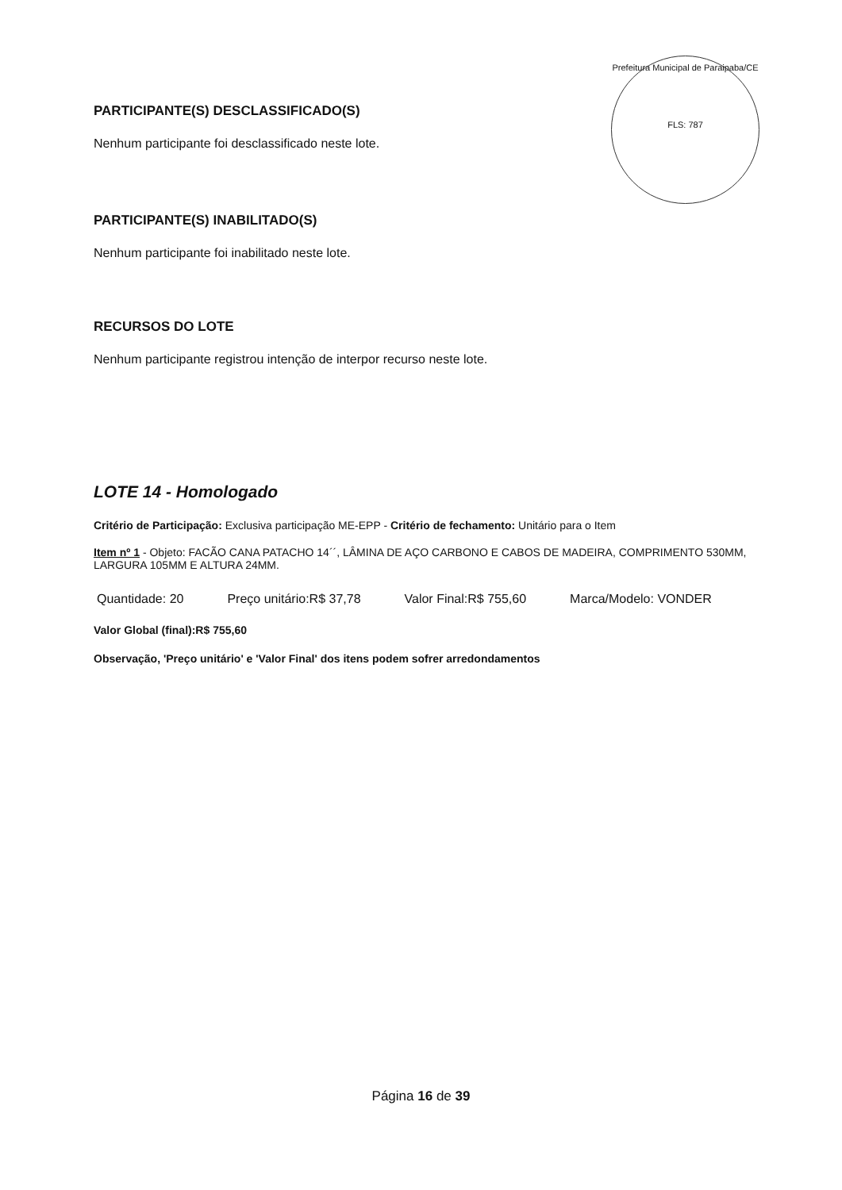Prefeitura Municipal de Paraipaba/CE
FLS: 787
PARTICIPANTE(S) DESCLASSIFICADO(S)
Nenhum participante foi desclassificado neste lote.
PARTICIPANTE(S) INABILITADO(S)
Nenhum participante foi inabilitado neste lote.
RECURSOS DO LOTE
Nenhum participante registrou intenção de interpor recurso neste lote.
LOTE 14 - Homologado
Critério de Participação: Exclusiva participação ME-EPP - Critério de fechamento: Unitário para o Item
Item nº 1 - Objeto: FACÃO CANA PATACHO 14´´, LÂMINA DE AÇO CARBONO E CABOS DE MADEIRA, COMPRIMENTO 530MM, LARGURA 105MM E ALTURA 24MM.
Quantidade: 20 Preço unitário:R$ 37,78 Valor Final:R$ 755,60 Marca/Modelo: VONDER
Valor Global (final):R$ 755,60
Observação, 'Preço unitário' e 'Valor Final' dos itens podem sofrer arredondamentos
Página 16 de 39